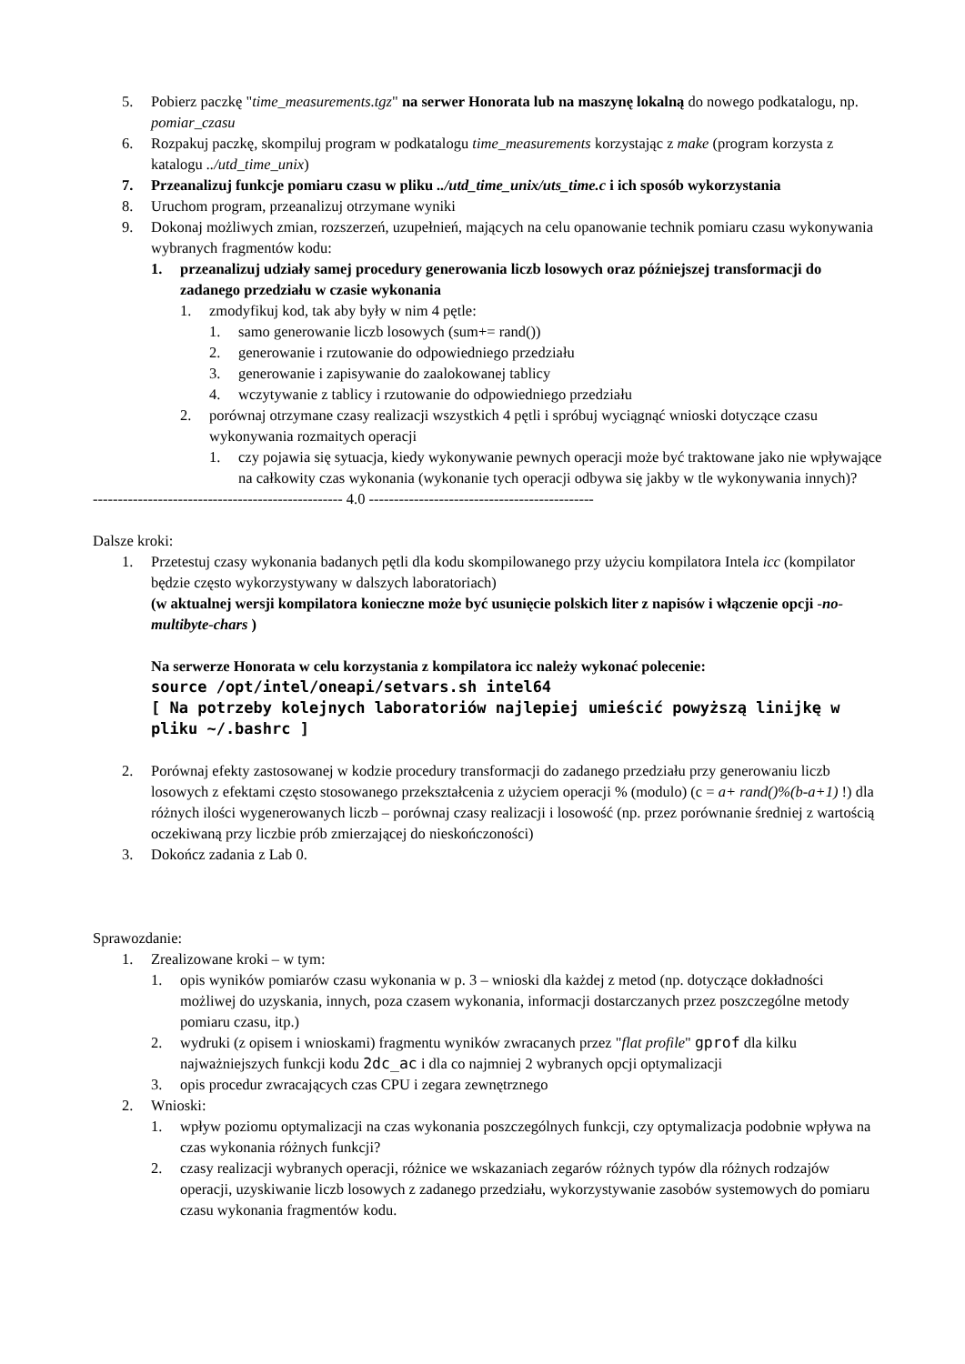5. Pobierz paczkę "time_measurements.tgz" na serwer Honorata lub na maszynę lokalną do nowego podkatalogu, np. pomiar_czasu
6. Rozpakuj paczkę, skompiluj program w podkatalogu time_measurements korzystając z make (program korzysta z katalogu ../utd_time_unix)
7. Przeanalizuj funkcje pomiaru czasu w pliku ../utd_time_unix/uts_time.c i ich sposób wykorzystania
8. Uruchom program, przeanalizuj otrzymane wyniki
9. Dokonaj możliwych zmian, rozszerzeń, uzupełnień, mających na celu opanowanie technik pomiaru czasu wykonywania wybranych fragmentów kodu:
1. przeanalizuj udziały samej procedury generowania liczb losowych oraz późniejszej transformacji do zadanego przedziału w czasie wykonania
1. zmodyfikuj kod, tak aby były w nim 4 pętle:
1. samo generowanie liczb losowych (sum+= rand())
2. generowanie i rzutowanie do odpowiedniego przedziału
3. generowanie i zapisywanie do zaalokowanej tablicy
4. wczytywanie z tablicy i rzutowanie do odpowiedniego przedziału
2. porównaj otrzymane czasy realizacji wszystkich 4 pętli i spróbuj wyciągnąć wnioski dotyczące czasu wykonywania rozmaitych operacji
1. czy pojawia się sytuacja, kiedy wykonywanie pewnych operacji może być traktowane jako nie wpływające na całkowity czas wykonania (wykonanie tych operacji odbywa się jakby w tle wykonywania innych)?
-------------------------------------------------- 4.0 ---------------------------------------------
Dalsze kroki:
1. Przetestuj czasy wykonania badanych pętli dla kodu skompilowanego przy użyciu kompilatora Intela icc (kompilator będzie często wykorzystywany w dalszych laboratoriach)
(w aktualnej wersji kompilatora konieczne może być usunięcie polskich liter z napisów i włączenie opcji -no-multibyte-chars )
Na serwerze Honorata w celu korzystania z kompilatora icc należy wykonać polecenie:
source /opt/intel/oneapi/setvars.sh intel64
[ Na potrzeby kolejnych laboratoriów najlepiej umieścić powyższą linijkę w pliku ~/.bashrc ]
2. Porównaj efekty zastosowanej w kodzie procedury transformacji do zadanego przedziału przy generowaniu liczb losowych z efektami często stosowanego przekształcenia z użyciem operacji % (modulo) (c = a+ rand()%(b-a+1) !) dla różnych ilości wygenerowanych liczb – porównaj czasy realizacji i losowość (np. przez porównanie średniej z wartością oczekiwaną przy liczbie prób zmierzającej do nieskończoności)
3. Dokończ zadania z Lab 0.
Sprawozdanie:
1. Zrealizowane kroki – w tym:
1. opis wyników pomiarów czasu wykonania w p. 3 – wnioski dla każdej z metod (np. dotyczące dokładności możliwej do uzyskania, innych, poza czasem wykonania, informacji dostarczanych przez poszczególne metody pomiaru czasu, itp.)
2. wydruki (z opisem i wnioskami) fragmentu wyników zwracanych przez "flat profile" gprof dla kilku najważniejszych funkcji kodu 2dc_ac i dla co najmniej 2 wybranych opcji optymalizacji
3. opis procedur zwracających czas CPU i zegara zewnętrznego
2. Wnioski:
1. wpływ poziomu optymalizacji na czas wykonania poszczególnych funkcji, czy optymalizacja podobnie wpływa na czas wykonania różnych funkcji?
2. czasy realizacji wybranych operacji, różnice we wskazaniach zegarów różnych typów dla różnych rodzajów operacji, uzyskiwanie liczb losowych z zadanego przedziału, wykorzystywanie zasobów systemowych do pomiaru czasu wykonania fragmentów kodu.